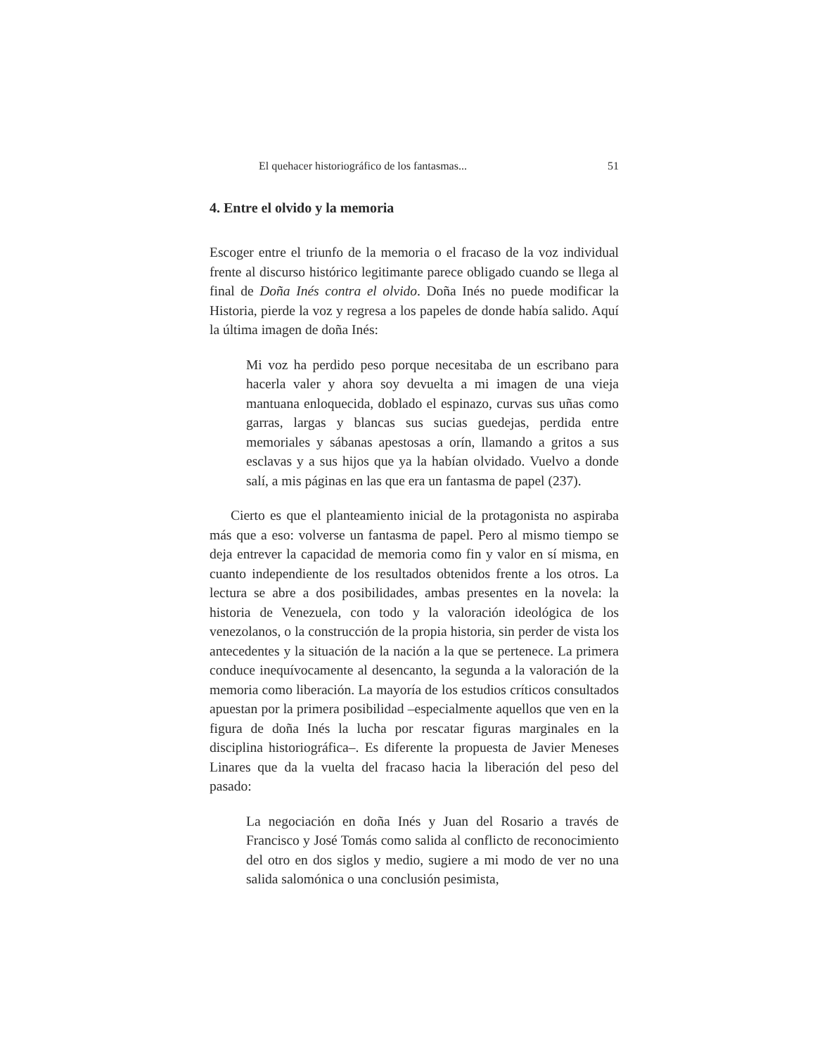El quehacer historiográfico de los fantasmas... 51
4. Entre el olvido y la memoria
Escoger entre el triunfo de la memoria o el fracaso de la voz individual frente al discurso histórico legitimante parece obligado cuando se llega al final de Doña Inés contra el olvido. Doña Inés no puede modificar la Historia, pierde la voz y regresa a los papeles de donde había salido. Aquí la última imagen de doña Inés:
Mi voz ha perdido peso porque necesitaba de un escribano para hacerla valer y ahora soy devuelta a mi imagen de una vieja mantuana enloquecida, doblado el espinazo, curvas sus uñas como garras, largas y blancas sus sucias guedejas, perdida entre memoriales y sábanas apestosas a orín, llamando a gritos a sus esclavas y a sus hijos que ya la habían olvidado. Vuelvo a donde salí, a mis páginas en las que era un fantasma de papel (237).
Cierto es que el planteamiento inicial de la protagonista no aspiraba más que a eso: volverse un fantasma de papel. Pero al mismo tiempo se deja entrever la capacidad de memoria como fin y valor en sí misma, en cuanto independiente de los resultados obtenidos frente a los otros. La lectura se abre a dos posibilidades, ambas presentes en la novela: la historia de Venezuela, con todo y la valoración ideológica de los venezolanos, o la construcción de la propia historia, sin perder de vista los antecedentes y la situación de la nación a la que se pertenece. La primera conduce inequívocamente al desencanto, la segunda a la valoración de la memoria como liberación. La mayoría de los estudios críticos consultados apuestan por la primera posibilidad –especialmente aquellos que ven en la figura de doña Inés la lucha por rescatar figuras marginales en la disciplina historiográfica–. Es diferente la propuesta de Javier Meneses Linares que da la vuelta del fracaso hacia la liberación del peso del pasado:
La negociación en doña Inés y Juan del Rosario a través de Francisco y José Tomás como salida al conflicto de reconocimiento del otro en dos siglos y medio, sugiere a mi modo de ver no una salida salomónica o una conclusión pesimista,